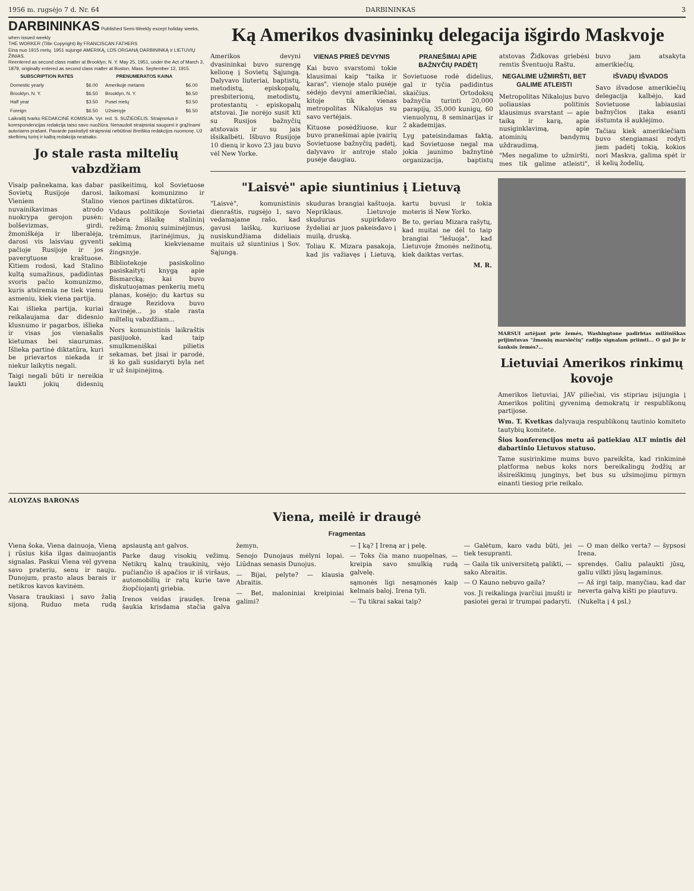1956 m. rugsėjo 7 d. Nr. 64 DARBININKAS 3
DARBININKAS Published Semi-Weekly except holiday weeks, when issued weekly
THE WORKER (Title Copyright) By FRANCISCAN FATHERS
Eina nuo 1915 metų. 1951 sujungė AMERIKĄ, LDS ORGANĄ DARBININKĄ ir LIETUVIŲ ŽINIAS.
Reentered as second class matter at Brooklyn, N. Y. May 25, 1951, under the Act of March 3, 1879, originally entered as second class matter at Boston, Mass. September 12, 1915.
| SUBSCRIPTION RATES | | PRENUMERATOS KAINA | |
| --- | --- | --- | --- |
| Domestic yearly | $6.00 | Amerikoje metams | $6.00 |
| Brooklyn, N. Y. | $6.50 | Brooklyn, N. Y. | $6.50 |
| Half year | $3.50 | Pusei metų | $3.50 |
| Foreign | $6.50 | Užsienyje | $6.50 |
Laikraštį tvarko REDAKCINĖ KOMISIJA. Vyr. red. S. SUŽIEDĖLIS. Straipsnius ir korespondencijas redakcija taiso savo nuožiūra. Nenaudoti straipsniai saugomi ir grąžinami autoriams prašant. Pavarde pasirašyti straipsniai nebūtinai išreiškia redakcijos nuomonę. Už skelbimų turinį ir kalbą redakcija neatsako.
Jo stale rasta miltelių vabzdžiam
Visaip pašnekama, kas dabar Sovietų Rusijoje darosi. Vieniem Stalino nuvainikavimas atrodo nuokrypa gerojon pusėn: bolševizmas, girdi, žmoniškėja ir liberalėja, darosi vis laisviau gyventi pačioje Rusijoje ir jos pavergtuose kraštuose. Kitiem rodosi, kad Stalino kultą sumažinus, padidintas svoris pačio komunizmo, kuris atsiremia ne tiek vienu asmeniu, kiek viena partija.
Kai išlieka partija, kuriai reikalaujama dar didesnio klusnumo ir pagarbos, išlieka ir visas jos vienašalis kietumas bei siaurumas. Išlieka partinė diktatūra, kuri be prievartos niekada ir niekur laikytis negali.
Taigi negali būti ir nereikia laukti jokių didesnių pasikeitimų, kol Sovietuose laikomasi komunizmo ir vienos partines diktatūros.
Vidaus politikoje Sovietai tebėra išlaikę stalininį režimą: žmonių suiminėjimus, trėmimus, įtarinėjimus, jų sekimą kiekviename žingsnyje.
Bibliotekoje pasiskolino pasiskaityti knygą apie Bismarcką; kai buvo diskutuojamas penkerių metų planas, kosėjo; du kartus su drauge Rezidova buvo kavinėje... jo stale rasta miltelių vabzdžiam...
Nors komunistinis laikraštis pasijuokė, kad taip smulkmeniškai pilietis sekamas, bet jisai ir parodė, iš ko gali susidaryti byla net ir už šnipinėjimą.
Ką Amerikos dvasininkų delegacija išgirdo Maskvoje
Amerikos devyni dvasininkai buvo surengę kelionę į Sovietų Sąjungą. Dalyvavo liuteriai, baptistų, metodistų, episkopalų, presbiterionų, metodistų, protestantų - episkopalų atstovai. Jie norėjo susit kti su Rusijos bažnyčių atstovais ir su jais išsikalbėti. Išbuvo Rusijoje 10 dienų ir kovo 23 jau buvo vėl New Yorke.
VIENAS PRIEŠ DEVYNIS
Kai buvo svarstomi tokie klausimai kaip "taika ir karas", vienoje stalo pusėje sėdėjo devyni amerikiečiai, kitoje tik vienas metropolitas Nikalojus su savo vertėjais.
Kituose posėdžiuose, kur buvo pranešimai apie įvairių Sovietuose bažnyčių padėtį, dalyvavo ir antroje stalo pusėje daugiau.
PRANEŠIMAI APIE BAŽNYČIŲ PADĖTĮ
Sovietuose rodė didelius, gal ir tyčia padidintus skaičius. Ortodoksų bažnyčia turinti 20,000 parapijų, 35,000 kunigų, 60 vienuolynų, 8 seminarijas ir 2 akademijas.
Lyg pateisindamas faktą, kad Sovietuose negal ma jokia jaunimo bažnytinė organizacija, baptistų atstovas Židkovas griebėsi remtis Šventuoju Raštu.
NEGALIME UŽMIRŠTI, BET GALIME ATLEISTI
Metropolitas Nikalojus buvo uoliausias politinis klausimus svarstant — apie taiką ir karą, apie nusiginklavimą, apie atominių bandymų uždraudimą.
"Mes negalime to užmiršti, mes tik galime atleisti", buvo jam atsakyta amerikiečių.
IŠVADŲ IŠVADOS
Savo išvadose amerikiečių delegacija kalbėjo, kad Sovietuose labiausiai bažnyčios įtaka esanti išstumta iš auklėjimo.
Tačiau kiek amerikiečiam buvo stengiamasi rodyti jiem padėtį tokią, kokios nori Maskva, galima spėt ir iš kelių žodelių.
"Laisvė" apie siuntinius į Lietuvą
"Laisvė", komunistinis dienraštis, rugsėjo 1, savo vedamajame rašo, kad gavusi laiškų, kuriuose nusiskundžiama dideliais muitais už siuntinius į Sov. Sąjungą.
skuduras brangiai kaštuoja. Nepriklaus. Lietuvoje skudurus supirkdavo žydeliai ar juos pakeisdavo į muilą, druską.
Toliau K. Mizara pasakoja, kad jis važiavęs į Lietuvą, kartu buvusi ir tokia moteris iš New Yorko.
Be to, geriau Mizara rašytų, kad muitai ne dėl to taip brangiai "lėšuoja", kad Lietuvoje žmonės nežinotų, kiek daiktas vertas.
M. R.
MARSUI artėjant prie žemės, Washingtone padirbtas milžiniškas prijimtuvas "žmonių marsiečių" radijo signalam priimti... O gal jie ir šauksis žemės?...
Lietuviai Amerikos rinkimų kovoje
Amerikos lietuviai, JAV piliečiai, vis stipriau įsijungia į Amerikos politinį gyvenimą demokratų ir respublikonų partijose.
Wm. T. Kvetkas dalyvauja respublikonų tautinio komiteto tautybių komitete.
Šios konferencijos metu aš patiekiau ALT mintis dėl dabartinio Lietuvos statuso.
Tame susirinkime mums buvo pareikšta, kad rinkiminė platforma nebus koks nors bereikalingų žodžių ar išsireiškimų junginys, bet bus su užsimojimu pirmyn einanti tiesiog prie reikalo.
ALOYZAS BARONAS
Viena, meilė ir draugė
Fragmentas
Viena šoka, Viena dainuoja, Vieną į rūsius kiša ilgas dainuojantis signalas. Paskui Viena vėl gyvena savo prateriu, senu ir nauju. Dunojum, prasto alaus barais ir netikros kavos kavinėm.
Vasara traukiasi į savo žalią sijoną. Ruduo meta rudą apsiaustą ant galvos.
Parke daug visokių vežimų. Netikrų kalnų traukinių, vėjo pučiančio iš apačios ir iš viršaus, automobilių ir ratų kurie tave žiopčiojantį griebia.
Irenos veidas įraudęs. Irena šaukia krisdama stačia galva žemyn.
Senojo Dunojaus mėlyni lopai. Liūdnas senasis Dunojus.
— Bijai, pelyte? — klausia Abraitis.
— Bet, maloniniai kreipiniai galimi?
— Į ką? Į Ireną ar į pelę.
— Toks čia mano nuopelnas, — kreipia savo smulkią rudą galvelę.
sąmonės ligi nesąmonės kaip kelmais baloj. Irena tyli.
— Tu tikrai sakai taip?
— Galėtum, karo vadu būti, jei tiek tesupranti.
— Gaila tik universitetą palikti, — sako Abraitis.
— O Kauno nebuvo gaila?
vos. Ji reikalinga įvarčiui įmušti ir pasiotei gerai ir trumpai padaryti.
— O man dėlko verta? — šypsosi Irena.
sprendęs. Galiu palaukti jūsų, galiu vilkti jūsų lagaminus.
— Aš irgi taip, manyčiau, kad dar neverta galvą kišti po piautuvu.
(Nukelta į 4 psl.)